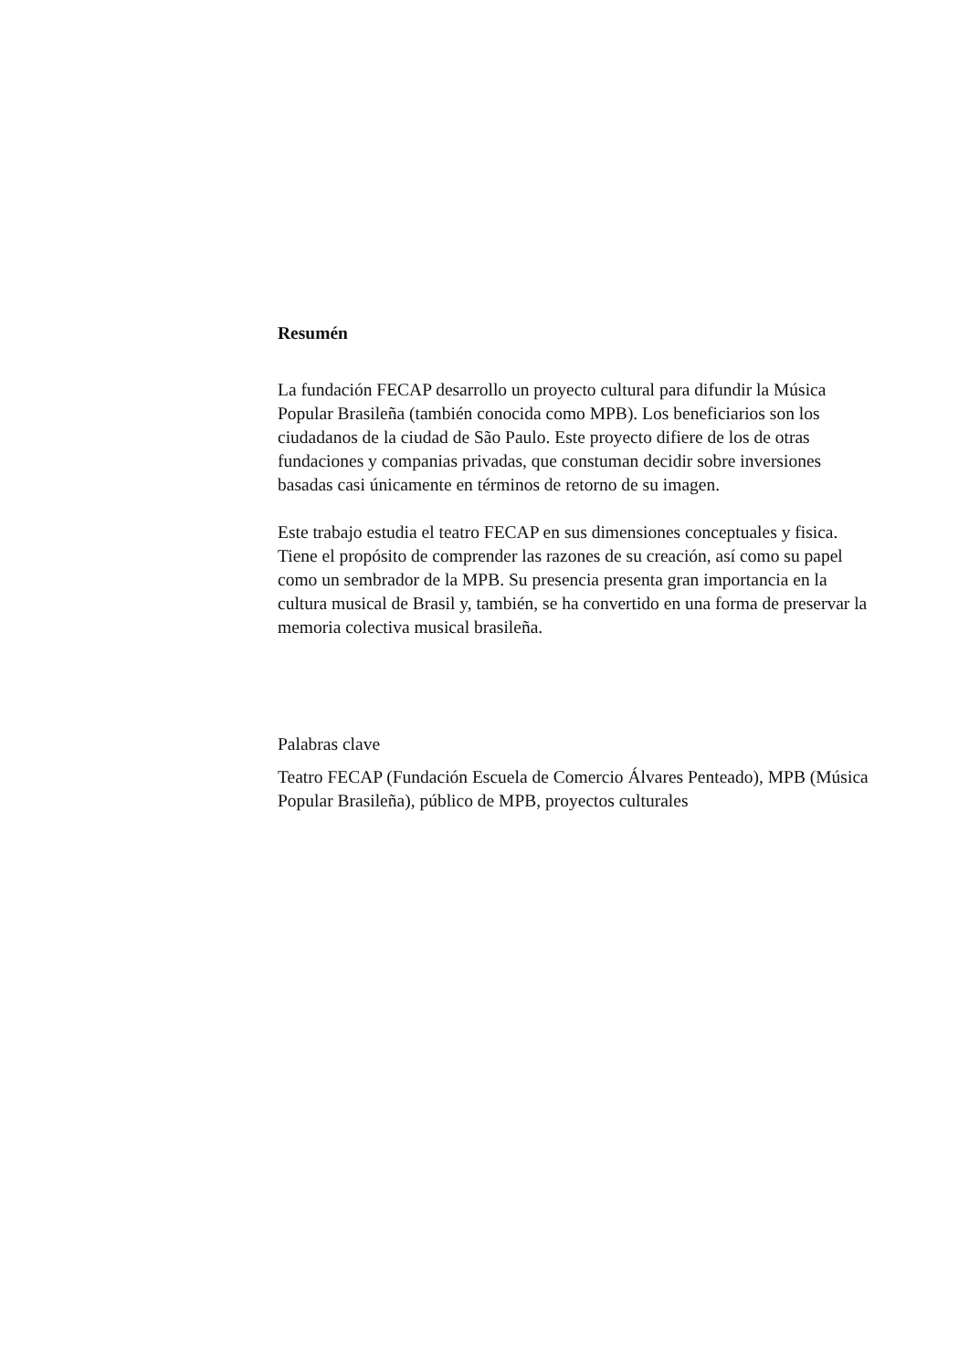Resumén
La fundación FECAP desarrollo un proyecto cultural para difundir la Música Popular Brasileña (también conocida como MPB). Los beneficiarios son los ciudadanos de la ciudad de São Paulo. Este proyecto difiere de los de otras fundaciones y companias privadas, que constuman decidir sobre inversiones basadas casi únicamente en términos de retorno de su imagen.
Este trabajo estudia el teatro FECAP en sus dimensiones conceptuales y fisica. Tiene el propósito de comprender las razones de su creación, así como su papel como un sembrador de la MPB. Su presencia presenta gran importancia en la cultura musical de Brasil y, también, se ha convertido en una forma de preservar la memoria colectiva musical brasileña.
Palabras clave
Teatro FECAP (Fundación Escuela de Comercio Álvares Penteado), MPB (Música Popular Brasileña), público de MPB, proyectos culturales